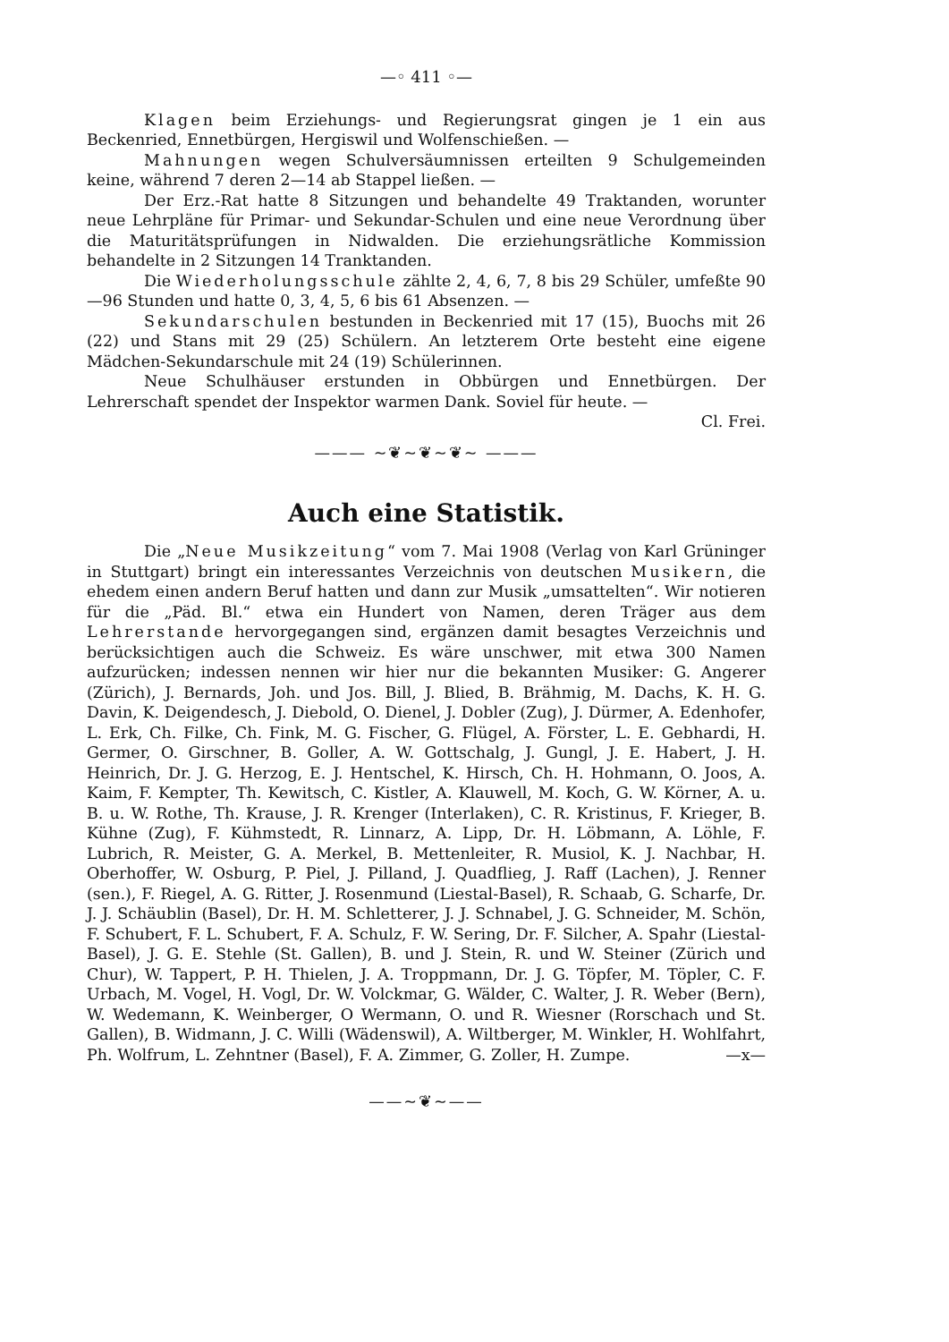—◦ 411 ◦—
Klagen beim Erziehungs- und Regierungsrat gingen je 1 ein aus Beckenried, Ennetbürgen, Hergiswil und Wolfenschießen. —
Mahnungen wegen Schulversäumnissen erteilten 9 Schulgemeinden keine, während 7 deren 2—14 ab Stappel ließen. —
Der Erz.-Rat hatte 8 Sitzungen und behandelte 49 Traktanden, worunter neue Lehrpläne für Primar- und Sekundar-Schulen und eine neue Verordnung über die Maturitätsprüfungen in Nidwalden. Die erziehungsrätliche Kommission behandelte in 2 Sitzungen 14 Tranktanden.
Die Wiederholungsschule zählte 2, 4, 6, 7, 8 bis 29 Schüler, umfeßte 90—96 Stunden und hatte 0, 3, 4, 5, 6 bis 61 Absenzen. —
Sekundarschulen bestunden in Beckenried mit 17 (15), Buochs mit 26 (22) und Stans mit 29 (25) Schülern. An letzterem Orte besteht eine eigene Mädchen-Sekundarschule mit 24 (19) Schülerinnen.
Neue Schulhäuser erstunden in Obbürgen und Ennetbürgen. Der Lehrerschaft spendet der Inspektor warmen Dank. Soviel für heute. — Cl. Frei.
——— ~❦~❦~❦~ ———
Auch eine Statistik.
Die „Neue Musikzeitung“ vom 7. Mai 1908 (Verlag von Karl Grüninger in Stuttgart) bringt ein interessantes Verzeichnis von deutschen Musikern, die ehedem einen andern Beruf hatten und dann zur Musik „umsattelten“. Wir notieren für die „Päd. Bl.“ etwa ein Hundert von Namen, deren Träger aus dem Lehrerstande hervorgegangen sind, ergänzen damit besagtes Verzeichnis und berücksichtigen auch die Schweiz. Es wäre unschwer, mit etwa 300 Namen aufzurücken; indessen nennen wir hier nur die bekannten Musiker: G. Angerer (Zürich), J. Bernards, Joh. und Jos. Bill, J. Blied, B. Brähmig, M. Dachs, K. H. G. Davin, K. Deigendesch, J. Diebold, O. Dienel, J. Dobler (Zug), J. Dürmer, A. Edenhofer, L. Erk, Ch. Filke, Ch. Fink, M. G. Fischer, G. Flügel, A. Förster, L. E. Gebhardi, H. Germer, O. Girschner, B. Goller, A. W. Gottschalg, J. Gungl, J. E. Habert, J. H. Heinrich, Dr. J. G. Herzog, E. J. Hentschel, K. Hirsch, Ch. H. Hohmann, O. Joos, A. Kaim, F. Kempter, Th. Kewitsch, C. Kistler, A. Klauwell, M. Koch, G. W. Körner, A. u. B. u. W. Rothe, Th. Krause, J. R. Krenger (Interlaken), C. R. Kristinus, F. Krieger, B. Kühne (Zug), F. Kühmstedt, R. Linnarz, A. Lipp, Dr. H. Löbmann, A. Löhle, F. Lubrich, R. Meister, G. A. Merkel, B. Mettenleiter, R. Musiol, K. J. Nachbar, H. Oberhoffer, W. Osburg, P. Piel, J. Pilland, J. Quadflieg, J. Raff (Lachen), J. Renner (sen.), F. Riegel, A. G. Ritter, J. Rosenmund (Liestal-Basel), R. Schaab, G. Scharfe, Dr. J. J. Schäublin (Basel), Dr. H. M. Schletterer, J. J. Schnabel, J. G. Schneider, M. Schön, F. Schubert, F. L. Schubert, F. A. Schulz, F. W. Sering, Dr. F. Silcher, A. Spahr (Liestal-Basel), J. G. E. Stehle (St. Gallen), B. und J. Stein, R. und W. Steiner (Zürich und Chur), W. Tappert, P. H. Thielen, J. A. Troppmann, Dr. J. G. Töpfer, M. Töpler, C. F. Urbach, M. Vogel, H. Vogl, Dr. W. Volckmar, G. Wälder, C. Walter, J. R. Weber (Bern), W. Wedemann, K. Weinberger, O Wermann, O. und R. Wiesner (Rorschach und St. Gallen), B. Widmann, J. C. Willi (Wädenswil), A. Wiltberger, M. Winkler, H. Wohlfahrt, Ph. Wolfrum, L. Zehntner (Basel), F. A. Zimmer, G. Zoller, H. Zumpe. —x—
——~❦~——